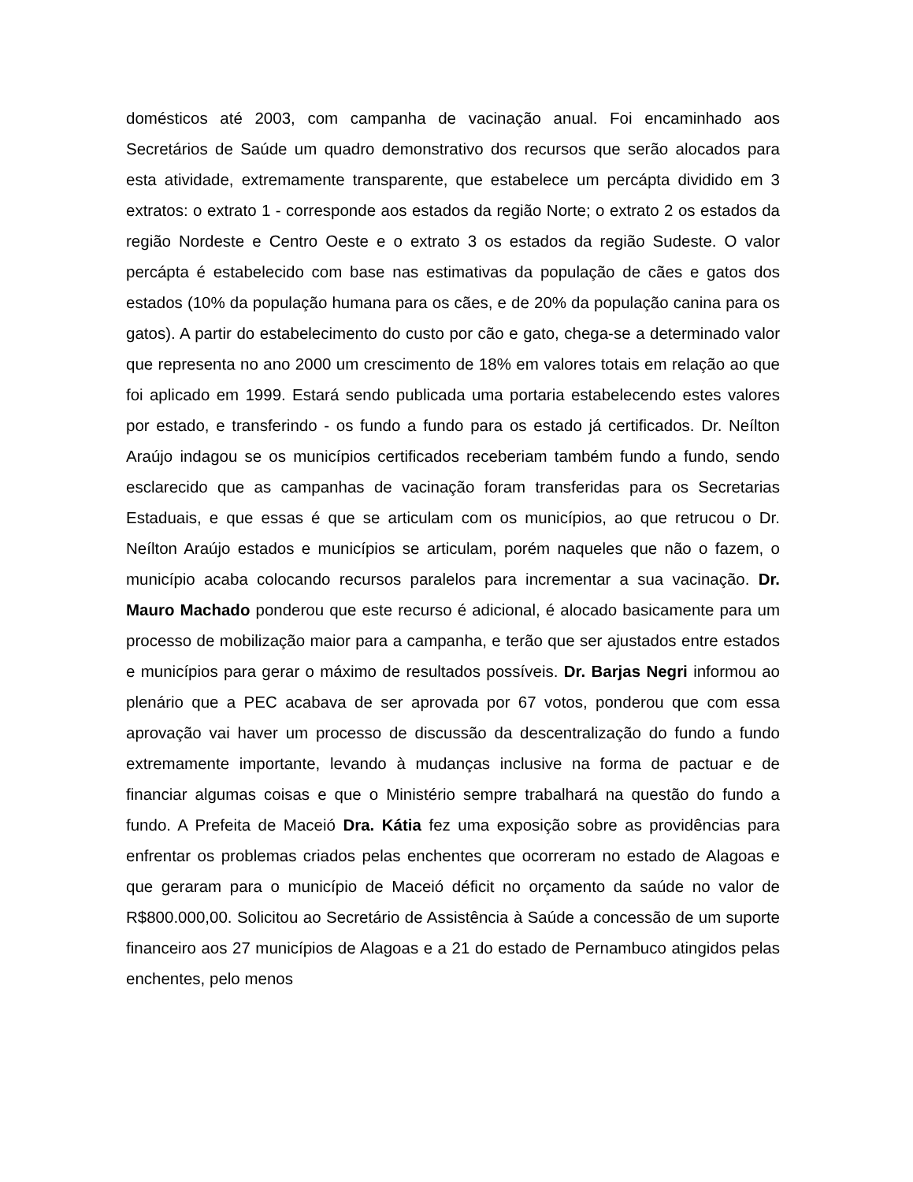domésticos até 2003, com campanha de vacinação anual. Foi encaminhado aos Secretários de Saúde um quadro demonstrativo dos recursos que serão alocados para esta atividade, extremamente transparente, que estabelece um percápta dividido em 3 extratos: o extrato 1 - corresponde aos estados da região Norte; o extrato 2 os estados da região Nordeste e Centro Oeste e o extrato 3 os estados da região Sudeste. O valor percápta é estabelecido com base nas estimativas da população de cães e gatos dos estados (10% da população humana para os cães, e de 20% da população canina para os gatos). A partir do estabelecimento do custo por cão e gato, chega-se a determinado valor que representa no ano 2000 um crescimento de 18% em valores totais em relação ao que foi aplicado em 1999. Estará sendo publicada uma portaria estabelecendo estes valores por estado, e transferindo - os fundo a fundo para os estado já certificados. Dr. Neílton Araújo indagou se os municípios certificados receberiam também fundo a fundo, sendo esclarecido que as campanhas de vacinação foram transferidas para os Secretarias Estaduais, e que essas é que se articulam com os municípios, ao que retrucou o Dr. Neílton Araújo estados e municípios se articulam, porém naqueles que não o fazem, o município acaba colocando recursos paralelos para incrementar a sua vacinação. Dr. Mauro Machado ponderou que este recurso é adicional, é alocado basicamente para um processo de mobilização maior para a campanha, e terão que ser ajustados entre estados e municípios para gerar o máximo de resultados possíveis. Dr. Barjas Negri informou ao plenário que a PEC acabava de ser aprovada por 67 votos, ponderou que com essa aprovação vai haver um processo de discussão da descentralização do fundo a fundo extremamente importante, levando à mudanças inclusive na forma de pactuar e de financiar algumas coisas e que o Ministério sempre trabalhará na questão do fundo a fundo. A Prefeita de Maceió Dra. Kátia fez uma exposição sobre as providências para enfrentar os problemas criados pelas enchentes que ocorreram no estado de Alagoas e que geraram para o município de Maceió déficit no orçamento da saúde no valor de R$800.000,00. Solicitou ao Secretário de Assistência à Saúde a concessão de um suporte financeiro aos 27 municípios de Alagoas e a 21 do estado de Pernambuco atingidos pelas enchentes, pelo menos